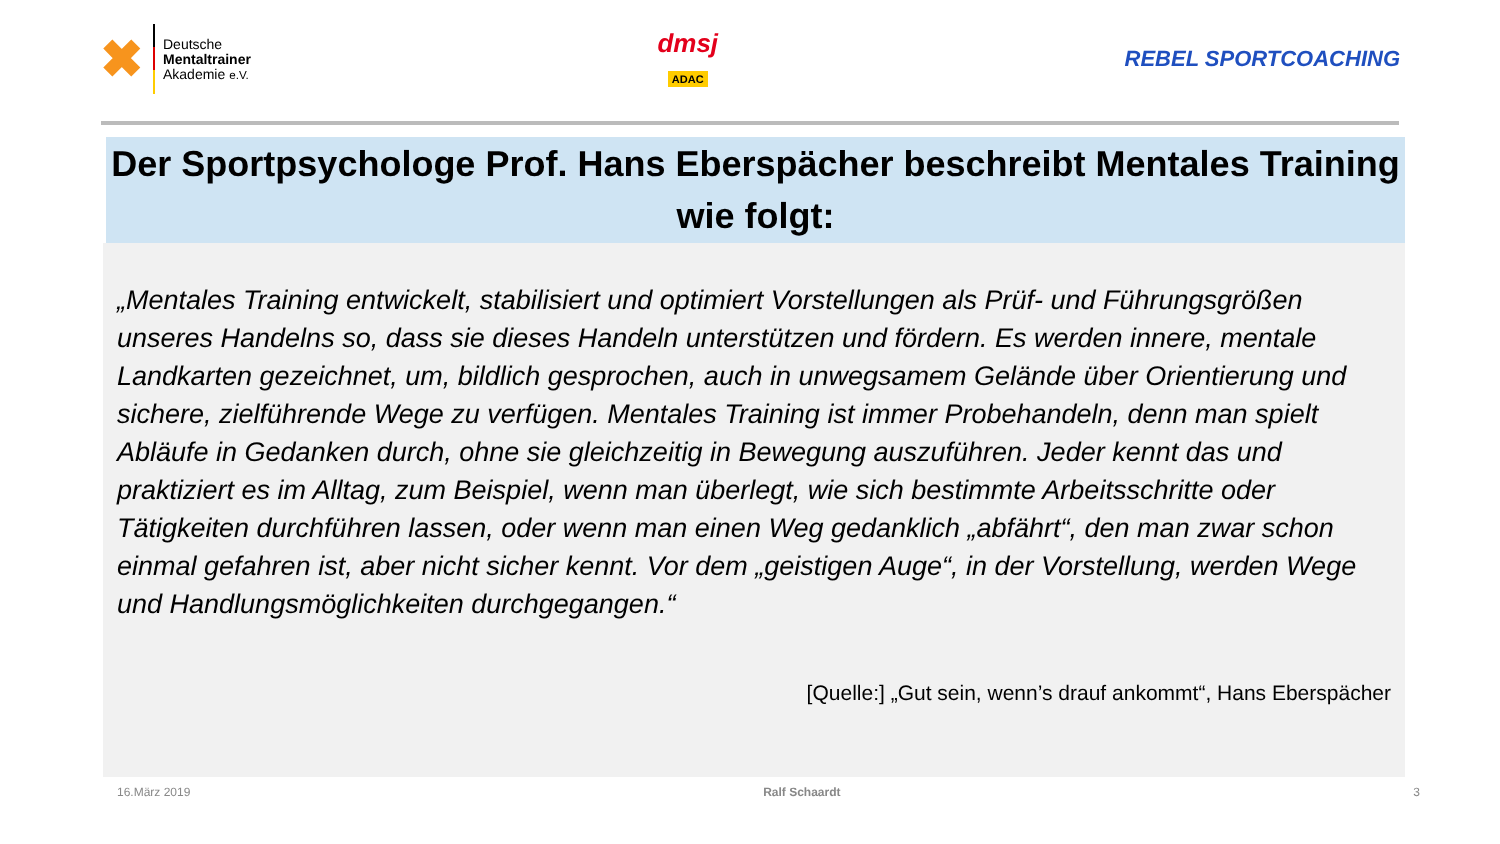✖
Deutsche
Mentaltrainer
Akademie e.V.
dmsj
ADAC
REBEL SPORTCOACHING
Der Sportpsychologe Prof. Hans Eberspächer beschreibt Mentales Training wie folgt:
„Mentales Training entwickelt, stabilisiert und optimiert Vorstellungen als Prüf- und Führungsgrößen unseres Handelns so, dass sie dieses Handeln unterstützen und fördern. Es werden innere, mentale Landkarten gezeichnet, um, bildlich gesprochen, auch in unwegsamem Gelände über Orientierung und sichere, zielführende Wege zu verfügen. Mentales Training ist immer Probehandeln, denn man spielt Abläufe in Gedanken durch, ohne sie gleichzeitig in Bewegung auszuführen. Jeder kennt das und praktiziert es im Alltag, zum Beispiel, wenn man überlegt, wie sich bestimmte Arbeitsschritte oder Tätigkeiten durchführen lassen, oder wenn man einen Weg gedanklich „abfährt“, den man zwar schon einmal gefahren ist, aber nicht sicher kennt. Vor dem „geistigen Auge“, in der Vorstellung, werden Wege und Handlungsmöglichkeiten durchgegangen.“
[Quelle:] „Gut sein, wenn’s drauf ankommt“, Hans Eberspächer
16.März 2019 Ralf Schaardt 3